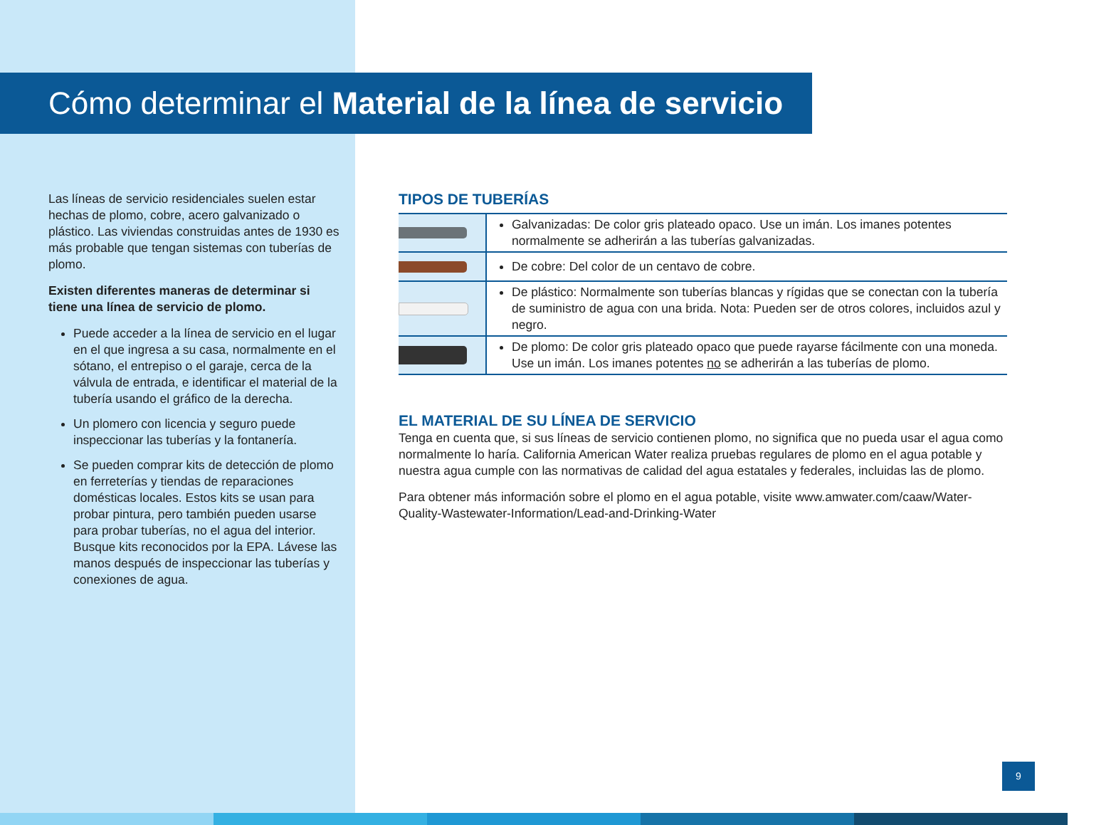Cómo determinar el Material de la línea de servicio
Las líneas de servicio residenciales suelen estar hechas de plomo, cobre, acero galvanizado o plástico. Las viviendas construidas antes de 1930 es más probable que tengan sistemas con tuberías de plomo.
Existen diferentes maneras de determinar si tiene una línea de servicio de plomo.
Puede acceder a la línea de servicio en el lugar en el que ingresa a su casa, normalmente en el sótano, el entrepiso o el garaje, cerca de la válvula de entrada, e identificar el material de la tubería usando el gráfico de la derecha.
Un plomero con licencia y seguro puede inspeccionar las tuberías y la fontanería.
Se pueden comprar kits de detección de plomo en ferreterías y tiendas de reparaciones domésticas locales. Estos kits se usan para probar pintura, pero también pueden usarse para probar tuberías, no el agua del interior. Busque kits reconocidos por la EPA. Lávese las manos después de inspeccionar las tuberías y conexiones de agua.
TIPOS DE TUBERÍAS
| | Galvanizadas: De color gris plateado opaco. Use un imán. Los imanes potentes normalmente se adherirán a las tuberías galvanizadas. |
| | De cobre: Del color de un centavo de cobre. |
| | De plástico: Normalmente son tuberías blancas y rígidas que se conectan con la tubería de suministro de agua con una brida. Nota: Pueden ser de otros colores, incluidos azul y negro. |
| | De plomo: De color gris plateado opaco que puede rayarse fácilmente con una moneda. Use un imán. Los imanes potentes no se adherirán a las tuberías de plomo. |
EL MATERIAL DE SU LÍNEA DE SERVICIO
Tenga en cuenta que, si sus líneas de servicio contienen plomo, no significa que no pueda usar el agua como normalmente lo haría. California American Water realiza pruebas regulares de plomo en el agua potable y nuestra agua cumple con las normativas de calidad del agua estatales y federales, incluidas las de plomo.
Para obtener más información sobre el plomo en el agua potable, visite www.amwater.com/caaw/Water-Quality-Wastewater-Information/Lead-and-Drinking-Water
9